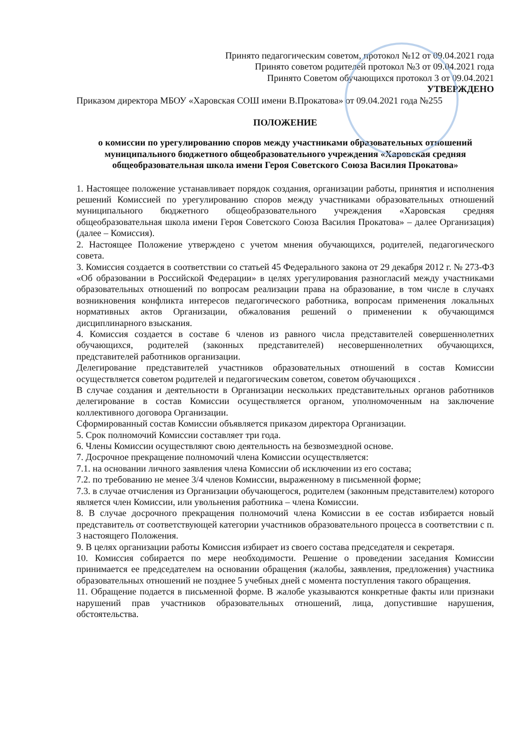Принято педагогическим советом, протокол №12 от 09.04.2021 года
Принято советом родителей протокол №3 от 09.04.2021 года
Принято Советом обучающихся протокол 3 от 09.04.2021
УТВЕРЖДЕНО
Приказом директора МБОУ «Харовская СОШ имени В.Прокатова» от 09.04.2021 года №255
ПОЛОЖЕНИЕ
о комиссии по урегулированию споров между участниками образовательных отношений муниципального бюджетного общеобразовательного учреждения «Харовская средняя общеобразовательная школа имени Героя Советского Союза Василия Прокатова»
1. Настоящее положение устанавливает порядок создания, организации работы, принятия и исполнения решений Комиссией по урегулированию споров между участниками образовательных отношений муниципального бюджетного общеобразовательного учреждения «Харовская средняя общеобразовательная школа имени Героя Советского Союза Василия Прокатова» – далее Организация) (далее – Комиссия).
2. Настоящее Положение утверждено с учетом мнения обучающихся, родителей, педагогического совета.
3. Комиссия создается в соответствии со статьей 45 Федерального закона от 29 декабря 2012 г. № 273-ФЗ «Об образовании в Российской Федерации» в целях урегулирования разногласий между участниками образовательных отношений по вопросам реализации права на образование, в том числе в случаях возникновения конфликта интересов педагогического работника, вопросам применения локальных нормативных актов Организации, обжалования решений о применении к обучающимся дисциплинарного взыскания.
4. Комиссия создается в составе 6 членов из равного числа представителей совершеннолетних обучающихся, родителей (законных представителей) несовершеннолетних обучающихся, представителей работников организации.
Делегирование представителей участников образовательных отношений в состав Комиссии осуществляется советом родителей и педагогическим советом, советом обучающихся .
В случае создания и деятельности в Организации нескольких представительных органов работников делегирование в состав Комиссии осуществляется органом, уполномоченным на заключение коллективного договора Организации.
Сформированный состав Комиссии объявляется приказом директора Организации.
5. Срок полномочий Комиссии составляет три года.
6. Члены Комиссии осуществляют свою деятельность на безвозмездной основе.
7. Досрочное прекращение полномочий члена Комиссии осуществляется:
7.1. на основании личного заявления члена Комиссии об исключении из его состава;
7.2. по требованию не менее 3/4 членов Комиссии, выраженному в письменной форме;
7.3. в случае отчисления из Организации обучающегося, родителем (законным представителем) которого является член Комиссии, или увольнения работника – члена Комиссии.
8. В случае досрочного прекращения полномочий члена Комиссии в ее состав избирается новый представитель от соответствующей категории участников образовательного процесса в соответствии с п. 3 настоящего Положения.
9. В целях организации работы Комиссия избирает из своего состава председателя и секретаря.
10. Комиссия собирается по мере необходимости. Решение о проведении заседания Комиссии принимается ее председателем на основании обращения (жалобы, заявления, предложения) участника образовательных отношений не позднее 5 учебных дней с момента поступления такого обращения.
11. Обращение подается в письменной форме. В жалобе указываются конкретные факты или признаки нарушений прав участников образовательных отношений, лица, допустившие нарушения, обстоятельства.